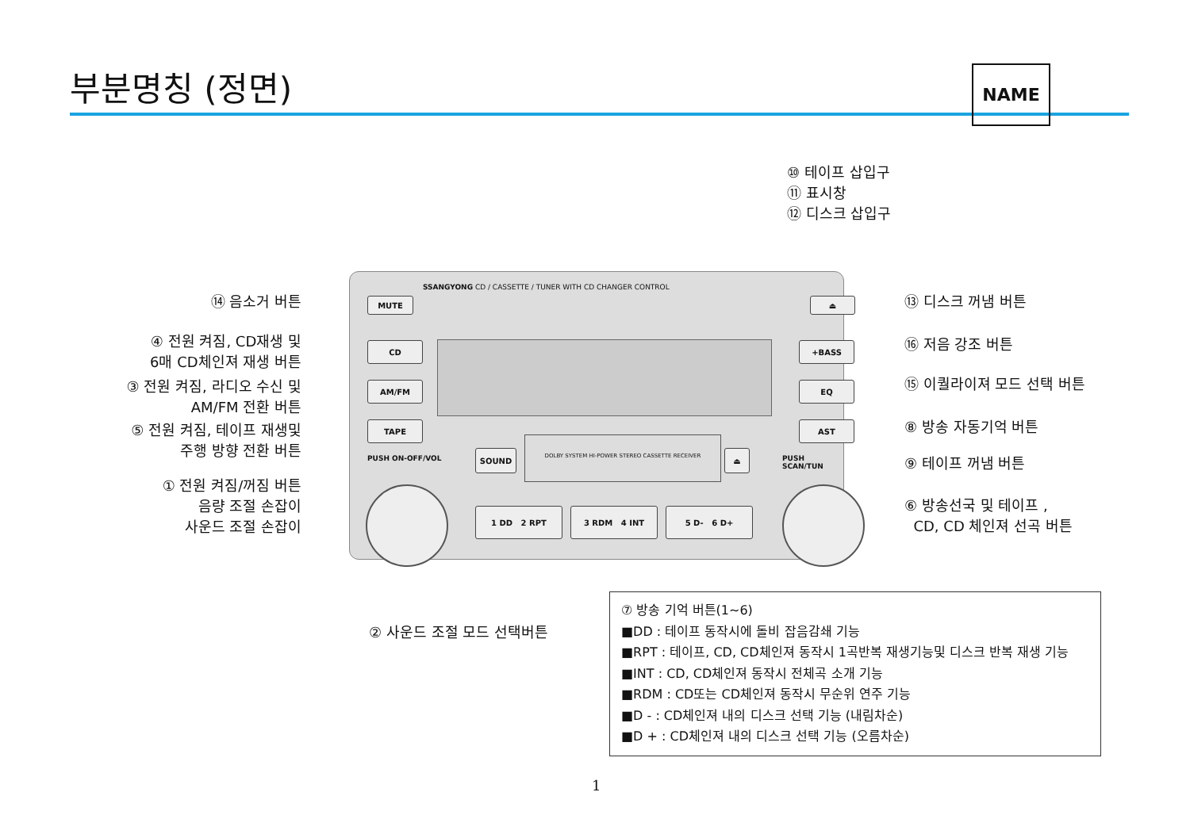부분명칭 (정면) NAME
⑩ 테이프 삽입구
⑪ 표시창
⑫ 디스크 삽입구
⑭ 음소거 버튼
④ 전원 켜짐, CD재생 및
6매 CD체인져 재생 버튼
③ 전원 켜짐, 라디오 수신 및
AM/FM 전환 버튼
⑤ 전원 켜짐, 테이프 재생및
주행 방향 전환 버튼
① 전원 켜짐/꺼짐 버튼
음량 조절 손잡이
사운드 조절 손잡이
⑬ 디스크 꺼냄 버튼
⑯ 저음 강조 버튼
⑮ 이퀄라이져 모드 선택 버튼
⑧ 방송 자동기억 버튼
⑨ 테이프 꺼냄 버튼
⑥ 방송선국 및 테이프 ,
CD, CD 체인져 선곡 버튼
SSANGYONG CD / CASSETTE / TUNER WITH CD CHANGER CONTROL
MUTE ⏏
CD
AM/FM
TAPE
+BASS
EQ
AST
PUSH ON-OFF/VOL PUSH SCAN/TUN
SOUND
DOLBY SYSTEM HI-POWER STEREO CASSETTE RECEIVER
⏏
1 DD 2 RPT 3 RDM 4 INT 5 D- 6 D+
② 사운드 조절 모드 선택버튼
⑦ 방송 기억 버튼(1~6)
■DD : 테이프 동작시에 돌비 잡음감쇄 기능
■RPT : 테이프, CD, CD체인져 동작시 1곡반복 재생기능및 디스크 반복 재생 기능
■INT : CD, CD체인져 동작시 전체곡 소개 기능
■RDM : CD또는 CD체인져 동작시 무순위 연주 기능
■D - : CD체인져 내의 디스크 선택 기능 (내림차순)
■D + : CD체인져 내의 디스크 선택 기능 (오름차순)
1